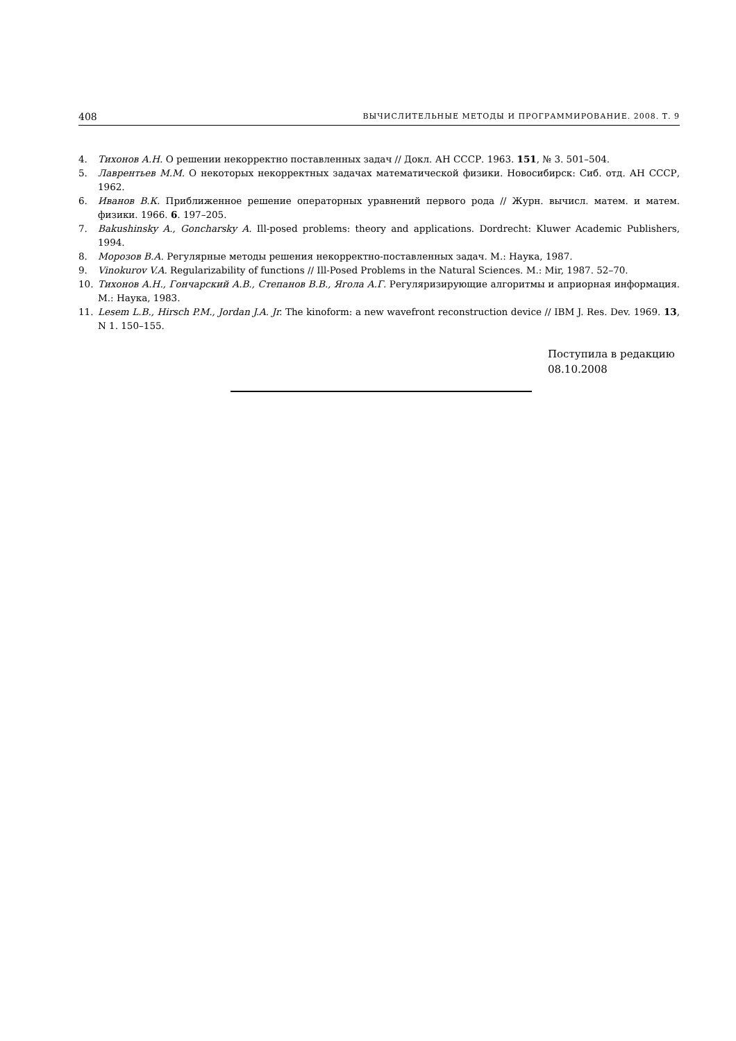408 ВЫЧИСЛИТЕЛЬНЫЕ МЕТОДЫ И ПРОГРАММИРОВАНИЕ. 2008. Т. 9
4. Тихонов А.Н. О решении некорректно поставленных задач // Докл. АН СССР. 1963. 151, № 3. 501–504.
5. Лаврентьев М.М. О некоторых некорректных задачах математической физики. Новосибирск: Сиб. отд. АН СССР, 1962.
6. Иванов В.К. Приближенное решение операторных уравнений первого рода // Журн. вычисл. матем. и матем. физики. 1966. 6. 197–205.
7. Bakushinsky A., Goncharsky A. Ill-posed problems: theory and applications. Dordrecht: Kluwer Academic Publishers, 1994.
8. Морозов В.А. Регулярные методы решения некорректно-поставленных задач. М.: Наука, 1987.
9. Vinokurov V.A. Regularizability of functions // Ill-Posed Problems in the Natural Sciences. M.: Mir, 1987. 52–70.
10. Тихонов А.Н., Гончарский А.В., Степанов В.В., Ягола А.Г. Регуляризирующие алгоритмы и априорная информация. М.: Наука, 1983.
11. Lesem L.B., Hirsch P.M., Jordan J.A. Jr. The kinoform: a new wavefront reconstruction device // IBM J. Res. Dev. 1969. 13, N 1. 150–155.
Поступила в редакцию
08.10.2008